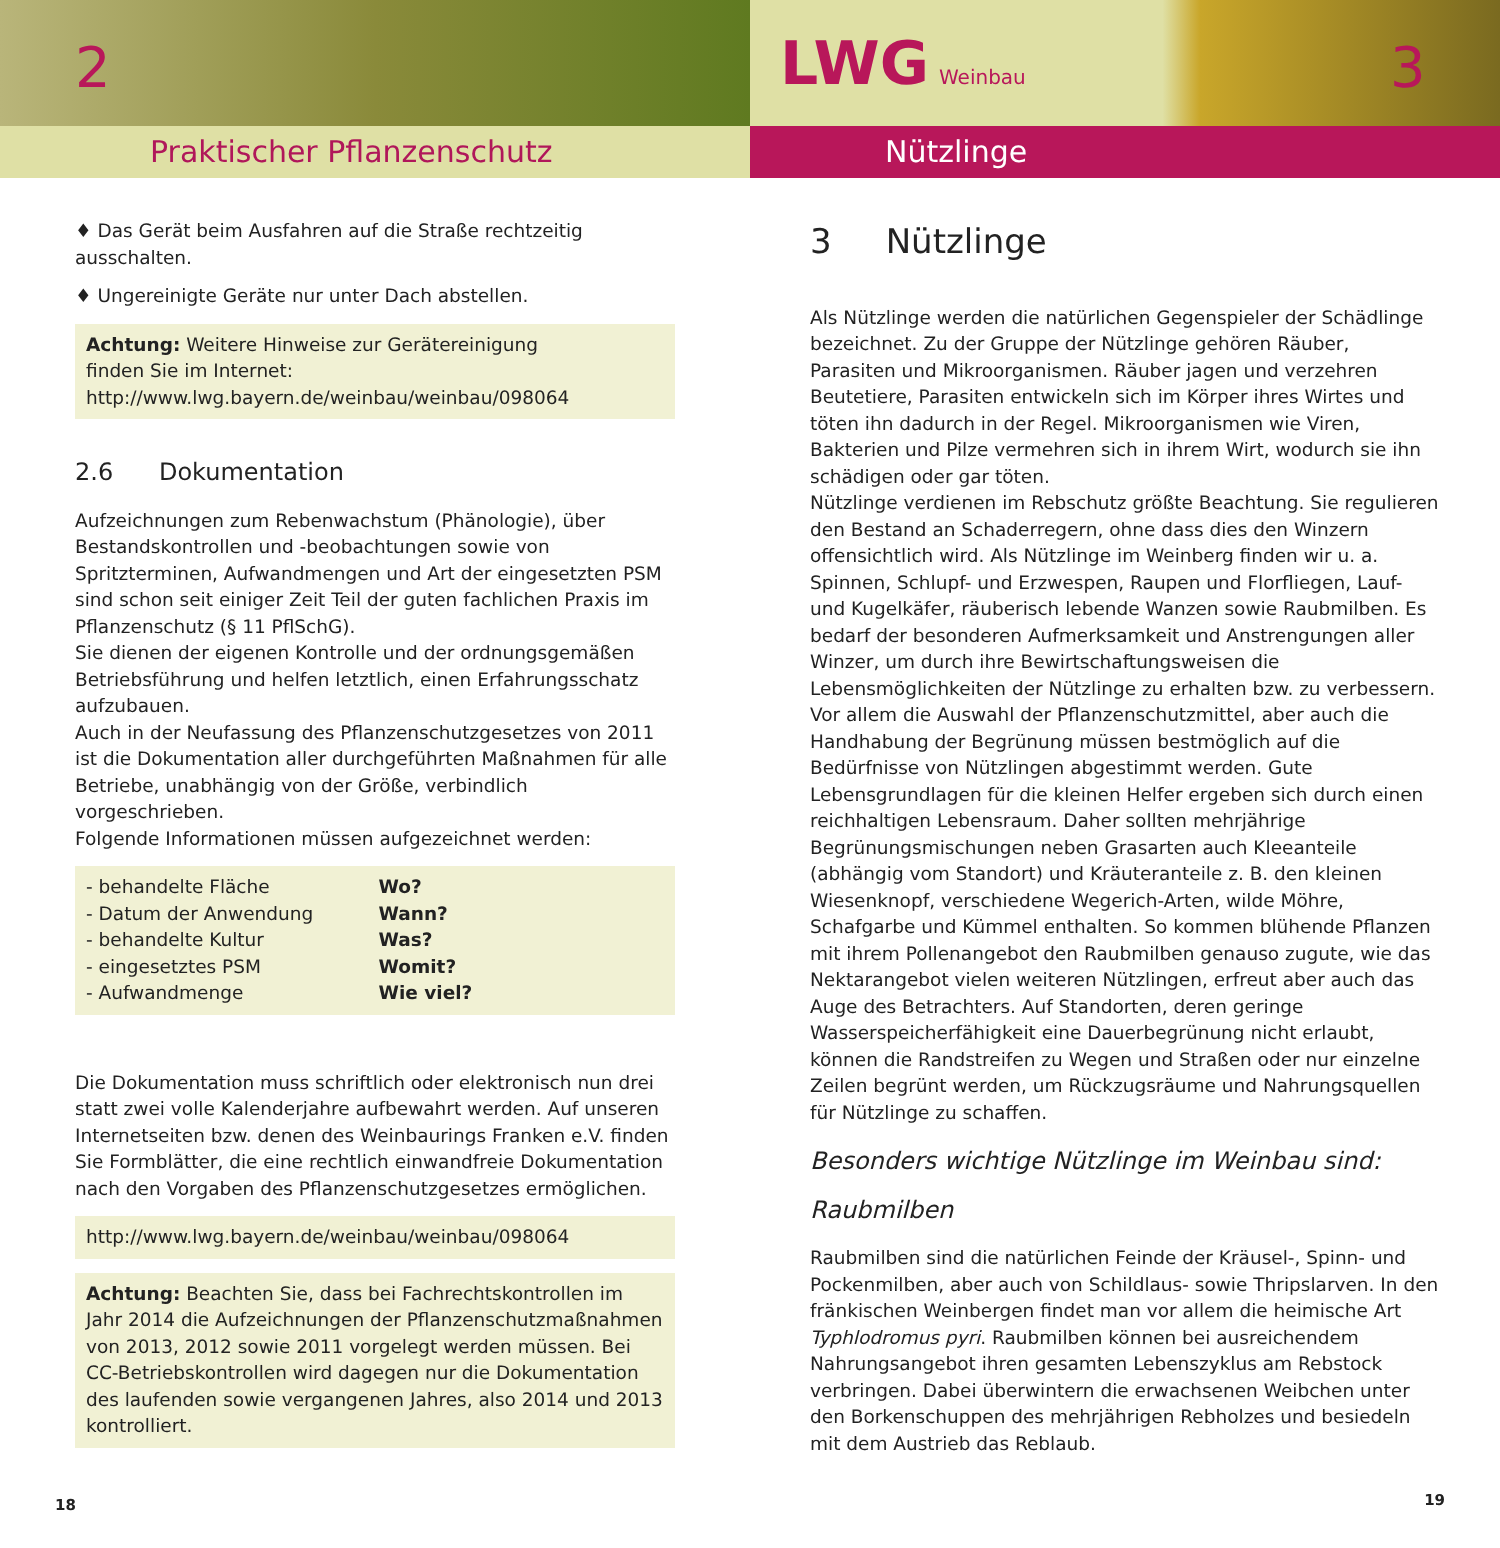Praktischer Pflanzenschutz
2
♦ Das Gerät beim Ausfahren auf die Straße rechtzeitig ausschalten.
♦ Ungereinigte Geräte nur unter Dach abstellen.
Achtung: Weitere Hinweise zur Gerätereinigung
finden Sie im Internet:
http://www.lwg.bayern.de/weinbau/weinbau/098064
2.6 Dokumentation
Aufzeichnungen zum Rebenwachstum (Phänologie), über Bestandskon­trollen und -beobachtungen sowie von Spritzterminen, Aufwandmen­gen und Art der eingesetzten PSM sind schon seit einiger Zeit Teil der guten fachlichen Praxis im Pflanzenschutz (§ 11 PflSchG).
Sie dienen der eigenen Kontrolle und der ordnungsgemäßen Betriebs­führung und helfen letztlich, einen Erfahrungsschatz aufzubauen.
Auch in der Neufassung des Pflanzenschutzgesetzes von 2011 ist die Dokumentation aller durchgeführten Maßnahmen für alle Betriebe, unabhängig von der Größe, verbindlich vorgeschrieben.
Folgende Informationen müssen aufgezeichnet werden:
| - behandelte Fläche | Wo? |
| - Datum der Anwendung | Wann? |
| - behandelte Kultur | Was? |
| - eingesetztes PSM | Womit? |
| - Aufwandmenge | Wie viel? |
Die Dokumentation muss schriftlich oder elektronisch nun drei statt zwei volle Kalenderjahre aufbewahrt werden. Auf unseren Internet­seiten bzw. denen des Weinbaurings Franken e.V. finden Sie Formblät­ter, die eine rechtlich einwandfreie Dokumentation nach den Vorgaben des Pflanzenschutzgesetzes ermöglichen.
http://www.lwg.bayern.de/weinbau/weinbau/098064
Achtung: Beachten Sie, dass bei Fachrechtskontrollen im Jahr 2014 die Aufzeichnungen der Pflanzenschutzmaßnahmen von 2013, 2012 sowie 2011 vorgelegt werden müssen. Bei CC-Betriebskontrollen wird dagegen nur die Dokumentation des laufenden sowie vergangenen Jahres, also 2014 und 2013 kontrolliert.
18
Nützlinge
LWG Weinbau 3
3 Nützlinge
Als Nützlinge werden die natürlichen Gegenspieler der Schädlinge be­zeichnet. Zu der Gruppe der Nützlinge gehören Räuber, Parasiten und Mikroorganismen. Räuber jagen und verzehren Beutetiere, Parasiten entwickeln sich im Körper ihres Wirtes und töten ihn dadurch in der Regel. Mikroorganismen wie Viren, Bakterien und Pilze vermehren sich in ihrem Wirt, wodurch sie ihn schädigen oder gar töten.
Nützlinge verdienen im Rebschutz größte Beachtung. Sie regulieren den Bestand an Schaderregern, ohne dass dies den Winzern offensichtlich wird. Als Nützlinge im Weinberg finden wir u. a. Spinnen, Schlupf- und Erzwespen, Raupen und Florfliegen, Lauf- und Kugelkäfer, räuberisch lebende Wanzen sowie Raubmilben. Es bedarf der besonderen Aufmerk­samkeit und Anstrengungen aller Winzer, um durch ihre Bewirtschaf­tungsweisen die Lebensmöglichkeiten der Nützlinge zu erhalten bzw. zu verbessern. Vor allem die Auswahl der Pflanzenschutzmittel, aber auch die Handhabung der Begrünung müssen bestmöglich auf die Bedürfnisse von Nützlingen abgestimmt werden. Gute Lebensgrund­lagen für die kleinen Helfer ergeben sich durch einen reichhaltigen Lebensraum. Daher sollten mehrjährige Begrünungsmischungen neben Grasarten auch Kleeanteile (abhängig vom Standort) und Kräuterantei­le z. B. den kleinen Wiesenknopf, verschiedene Wegerich-Arten, wilde Möhre, Schafgarbe und Kümmel enthalten. So kommen blühende Pflan­zen mit ihrem Pollenangebot den Raubmilben genauso zugute, wie das Nektarangebot vielen weiteren Nützlingen, erfreut aber auch das Auge des Betrachters. Auf Standorten, deren geringe Wasserspeicherfähigkeit eine Dauerbegrünung nicht erlaubt, können die Randstreifen zu Wegen und Straßen oder nur einzelne Zeilen begrünt werden, um Rückzugs­räume und Nahrungsquellen für Nützlinge zu schaffen.
Besonders wichtige Nützlinge im Weinbau sind:
Raubmilben
Raubmilben sind die natürlichen Feinde der Kräusel-, Spinn- und Pocken­milben, aber auch von Schildlaus- sowie Thripslarven. In den fränkischen Weinbergen findet man vor allem die heimische Art Typhlodromus pyri. Raubmilben können bei ausreichendem Nahrungsangebot ihren gesamten Lebenszyklus am Rebstock verbringen. Dabei überwintern die erwachsenen Weibchen unter den Borkenschuppen des mehrjährigen Rebholzes und besiedeln mit dem Austrieb das Reblaub.
19